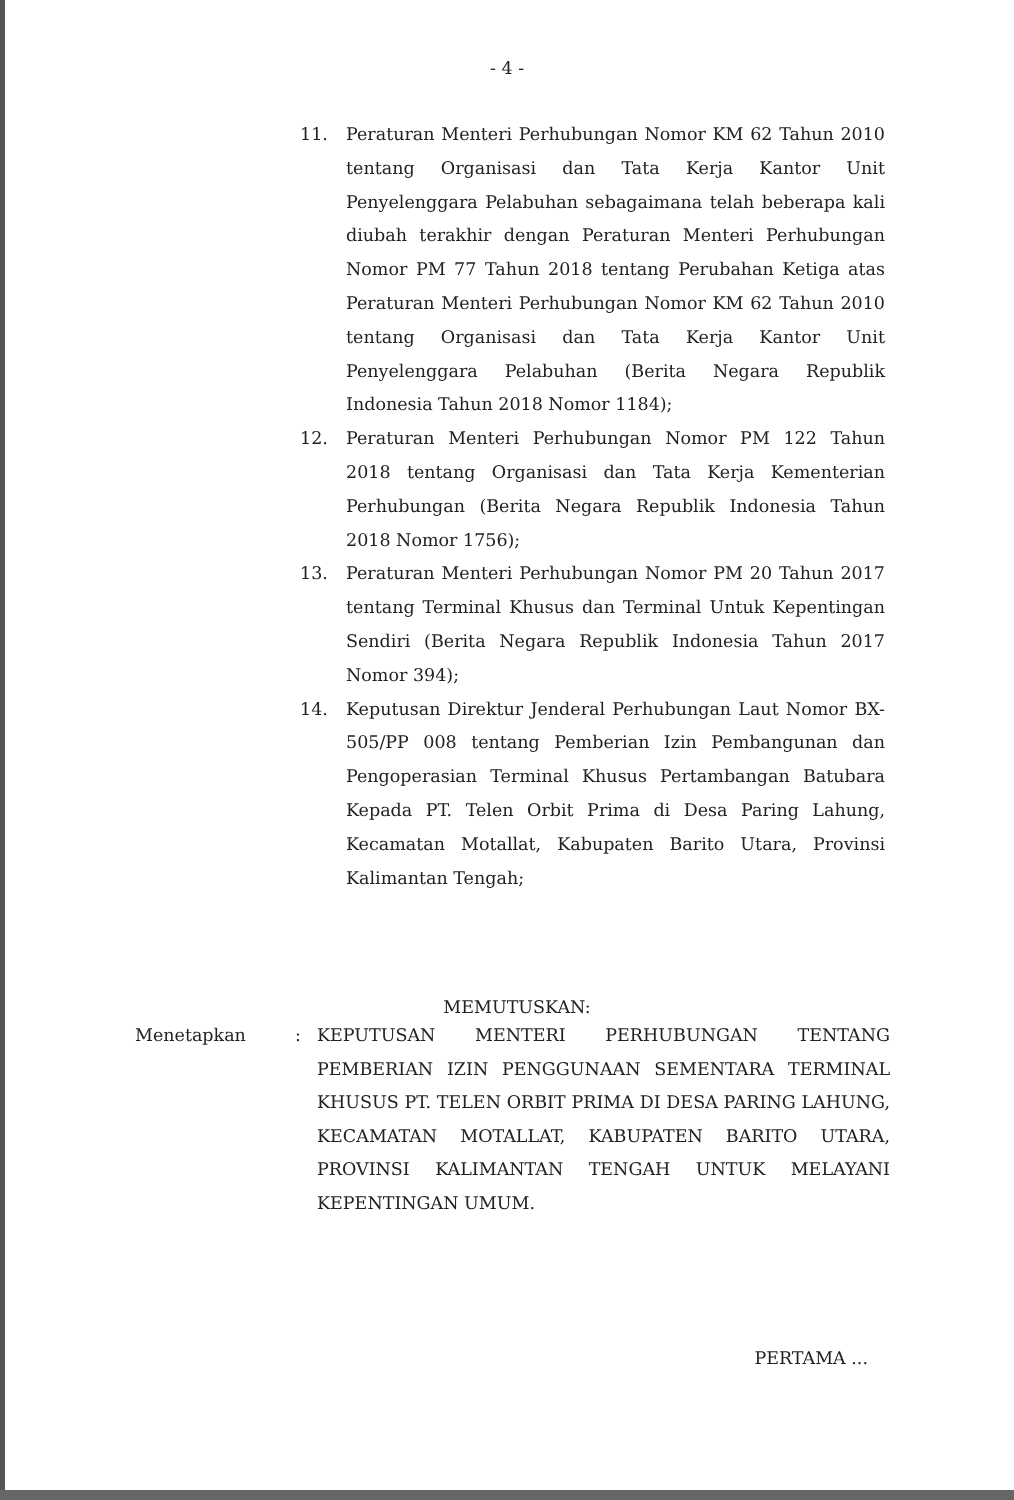- 4 -
11. Peraturan Menteri Perhubungan Nomor KM 62 Tahun 2010 tentang Organisasi dan Tata Kerja Kantor Unit Penyelenggara Pelabuhan sebagaimana telah beberapa kali diubah terakhir dengan Peraturan Menteri Perhubungan Nomor PM 77 Tahun 2018 tentang Perubahan Ketiga atas Peraturan Menteri Perhubungan Nomor KM 62 Tahun 2010 tentang Organisasi dan Tata Kerja Kantor Unit Penyelenggara Pelabuhan (Berita Negara Republik Indonesia Tahun 2018 Nomor 1184);
12. Peraturan Menteri Perhubungan Nomor PM 122 Tahun 2018 tentang Organisasi dan Tata Kerja Kementerian Perhubungan (Berita Negara Republik Indonesia Tahun 2018 Nomor 1756);
13. Peraturan Menteri Perhubungan Nomor PM 20 Tahun 2017 tentang Terminal Khusus dan Terminal Untuk Kepentingan Sendiri (Berita Negara Republik Indonesia Tahun 2017 Nomor 394);
14. Keputusan Direktur Jenderal Perhubungan Laut Nomor BX-505/PP 008 tentang Pemberian Izin Pembangunan dan Pengoperasian Terminal Khusus Pertambangan Batubara Kepada PT. Telen Orbit Prima di Desa Paring Lahung, Kecamatan Motallat, Kabupaten Barito Utara, Provinsi Kalimantan Tengah;
MEMUTUSKAN:
Menetapkan: KEPUTUSAN MENTERI PERHUBUNGAN TENTANG PEMBERIAN IZIN PENGGUNAAN SEMENTARA TERMINAL KHUSUS PT. TELEN ORBIT PRIMA DI DESA PARING LAHUNG, KECAMATAN MOTALLAT, KABUPATEN BARITO UTARA, PROVINSI KALIMANTAN TENGAH UNTUK MELAYANI KEPENTINGAN UMUM.
PERTAMA ...